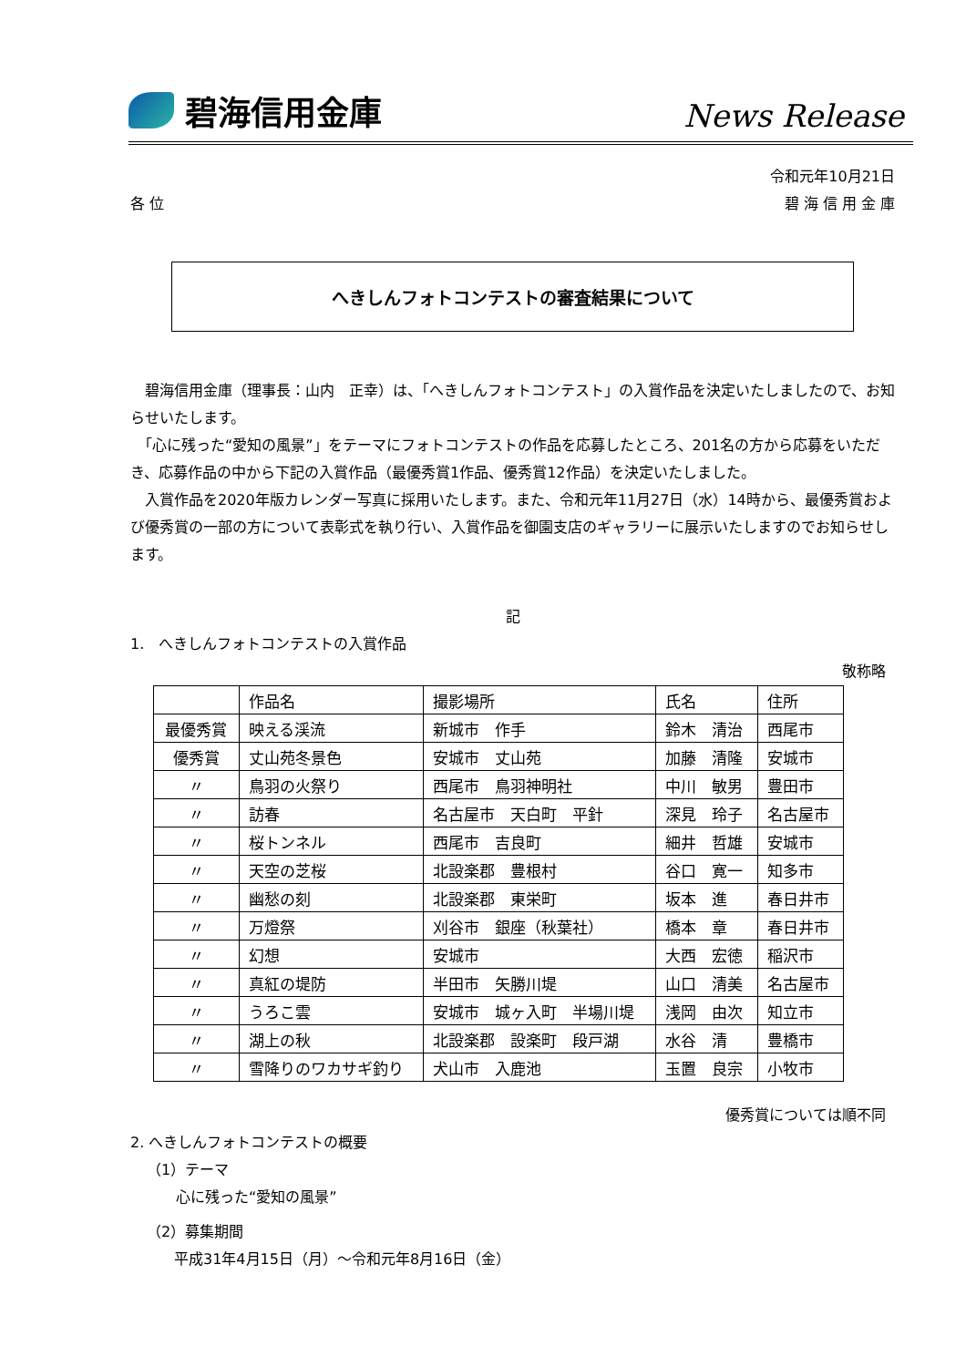碧海信用金庫
News Release
令和元年10月21日
各 位 碧 海 信 用 金 庫
へきしんフォトコンテストの審査結果について
　碧海信用金庫（理事長：山内　正幸）は、「へきしんフォトコンテスト」の入賞作品を決定いたしましたので、お知らせいたします。
　「心に残った“愛知の風景”」をテーマにフォトコンテストの作品を応募したところ、201名の方から応募をいただき、応募作品の中から下記の入賞作品（最優秀賞1作品、優秀賞12作品）を決定いたしました。
　入賞作品を2020年版カレンダー写真に採用いたします。また、令和元年11月27日（水）14時から、最優秀賞および優秀賞の一部の方について表彰式を執り行い、入賞作品を御園支店のギャラリーに展示いたしますのでお知らせします。
記
1.　へきしんフォトコンテストの入賞作品
敬称略
| | 作品名 | 撮影場所 | 氏名 | 住所 |
| --- | --- | --- | --- | --- |
| 最優秀賞 | 映える渓流 | 新城市 作手 | 鈴木 清治 | 西尾市 |
| 優秀賞 | 丈山苑冬景色 | 安城市 丈山苑 | 加藤 清隆 | 安城市 |
| 〃 | 鳥羽の火祭り | 西尾市 鳥羽神明社 | 中川 敏男 | 豊田市 |
| 〃 | 訪春 | 名古屋市 天白町 平針 | 深見 玲子 | 名古屋市 |
| 〃 | 桜トンネル | 西尾市 吉良町 | 細井 哲雄 | 安城市 |
| 〃 | 天空の芝桜 | 北設楽郡 豊根村 | 谷口 寛一 | 知多市 |
| 〃 | 幽愁の刻 | 北設楽郡 東栄町 | 坂本 進 | 春日井市 |
| 〃 | 万燈祭 | 刈谷市 銀座（秋葉社） | 橋本 章 | 春日井市 |
| 〃 | 幻想 | 安城市 | 大西 宏徳 | 稲沢市 |
| 〃 | 真紅の堤防 | 半田市 矢勝川堤 | 山口 清美 | 名古屋市 |
| 〃 | うろこ雲 | 安城市 城ヶ入町 半場川堤 | 浅岡 由次 | 知立市 |
| 〃 | 湖上の秋 | 北設楽郡 設楽町 段戸湖 | 水谷 清 | 豊橋市 |
| 〃 | 雪降りのワカサギ釣り | 犬山市 入鹿池 | 玉置 良宗 | 小牧市 |
優秀賞については順不同
2. へきしんフォトコンテストの概要
（1）テーマ
心に残った“愛知の風景”
（2）募集期間
平成31年4月15日（月）～令和元年8月16日（金）